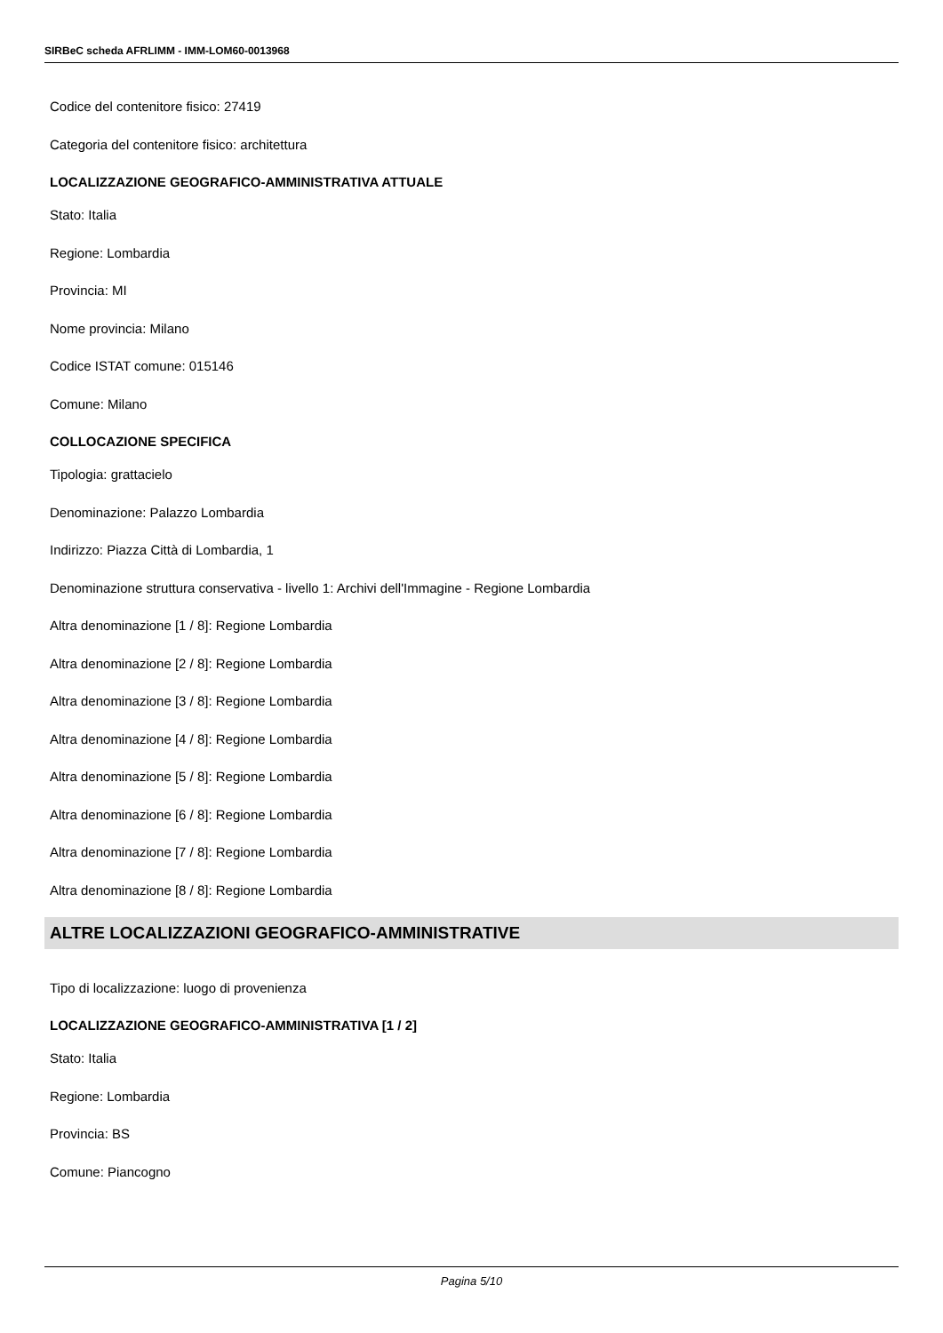SIRBeC scheda AFRLIMM - IMM-LOM60-0013968
Codice del contenitore fisico: 27419
Categoria del contenitore fisico: architettura
LOCALIZZAZIONE GEOGRAFICO-AMMINISTRATIVA ATTUALE
Stato: Italia
Regione: Lombardia
Provincia: MI
Nome provincia: Milano
Codice ISTAT comune: 015146
Comune: Milano
COLLOCAZIONE SPECIFICA
Tipologia: grattacielo
Denominazione: Palazzo Lombardia
Indirizzo: Piazza Città di Lombardia, 1
Denominazione struttura conservativa - livello 1: Archivi dell'Immagine - Regione Lombardia
Altra denominazione [1 / 8]: Regione Lombardia
Altra denominazione [2 / 8]: Regione Lombardia
Altra denominazione [3 / 8]: Regione Lombardia
Altra denominazione [4 / 8]: Regione Lombardia
Altra denominazione [5 / 8]: Regione Lombardia
Altra denominazione [6 / 8]: Regione Lombardia
Altra denominazione [7 / 8]: Regione Lombardia
Altra denominazione [8 / 8]: Regione Lombardia
ALTRE LOCALIZZAZIONI GEOGRAFICO-AMMINISTRATIVE
Tipo di localizzazione: luogo di provenienza
LOCALIZZAZIONE GEOGRAFICO-AMMINISTRATIVA [1 / 2]
Stato: Italia
Regione: Lombardia
Provincia: BS
Comune: Piancogno
Pagina 5/10